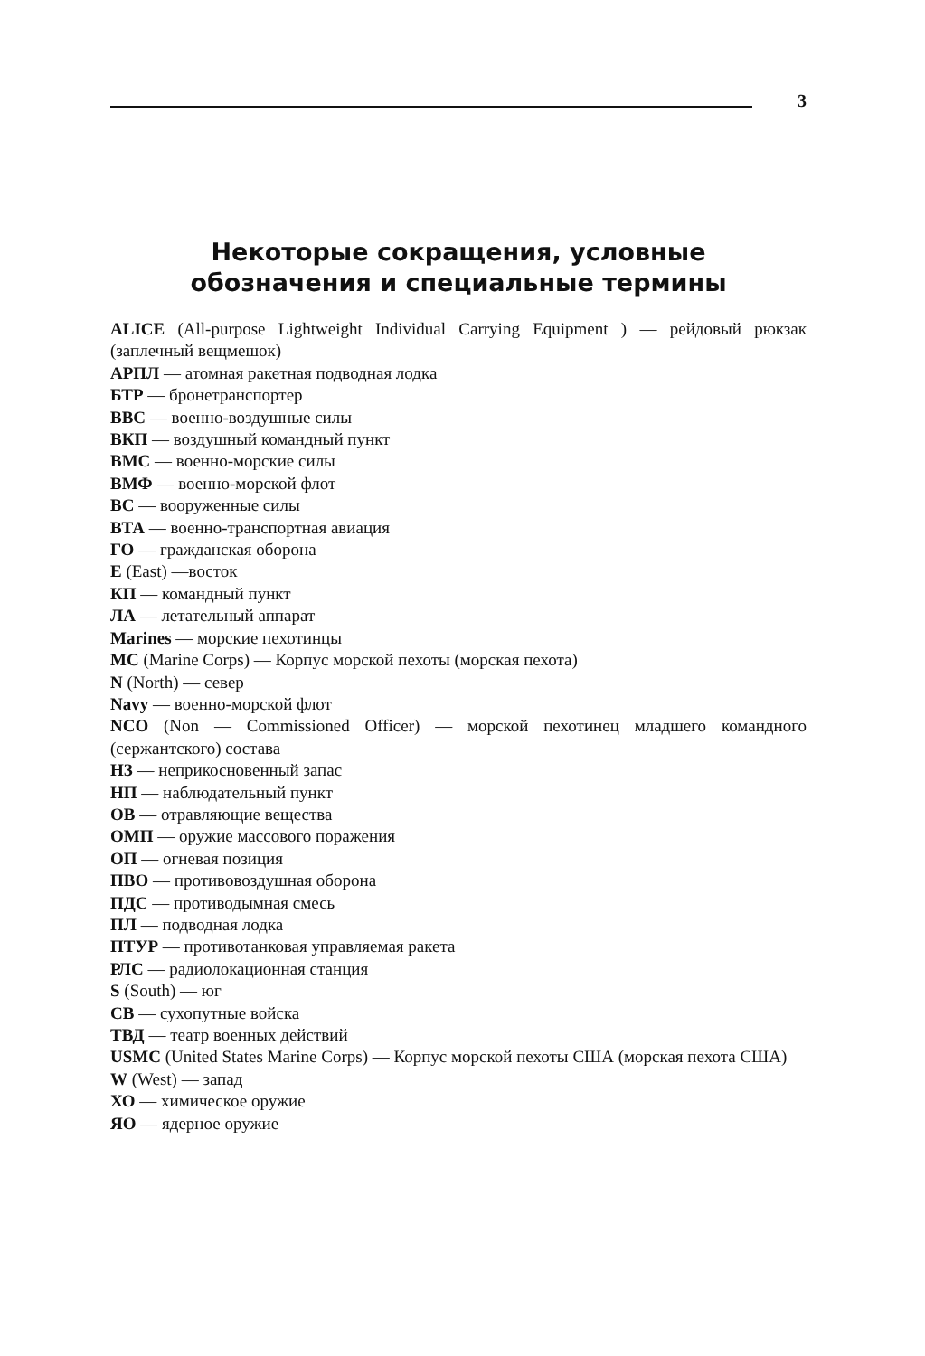3
Некоторые сокращения, условные
обозначения и специальные термины
ALICE (All-purpose Lightweight Individual Carrying Equipment ) — рейдовый рюкзак (заплечный вещмешок)
АРПЛ — атомная ракетная подводная лодка
БТР — бронетранспортер
ВВС — военно-воздушные силы
ВКП — воздушный командный пункт
ВМС — военно-морские силы
ВМФ — военно-морской флот
ВС — вооруженные силы
ВТА — военно-транспортная авиация
ГО — гражданская оборона
E (East) —восток
КП — командный пункт
ЛА — летательный аппарат
Marines — морские пехотинцы
MC (Marine Corps) — Корпус морской пехоты (морская пехота)
N (North) — север
Navy — военно-морской флот
NCO (Non — Commissioned Officer) — морской пехотинец младшего командного (сержантского) состава
НЗ — неприкосновенный запас
НП — наблюдательный пункт
ОВ — отравляющие вещества
ОМП — оружие массового поражения
ОП — огневая позиция
ПВО — противовоздушная оборона
ПДС — противодымная смесь
ПЛ — подводная лодка
ПТУР — противотанковая управляемая ракета
РЛС — радиолокационная станция
S (South) — юг
СВ — сухопутные войска
ТВД — театр военных действий
USMC (United States Marine Corps) — Корпус морской пехоты США (морская пехота США)
W (West) — запад
ХО — химическое оружие
ЯО — ядерное оружие